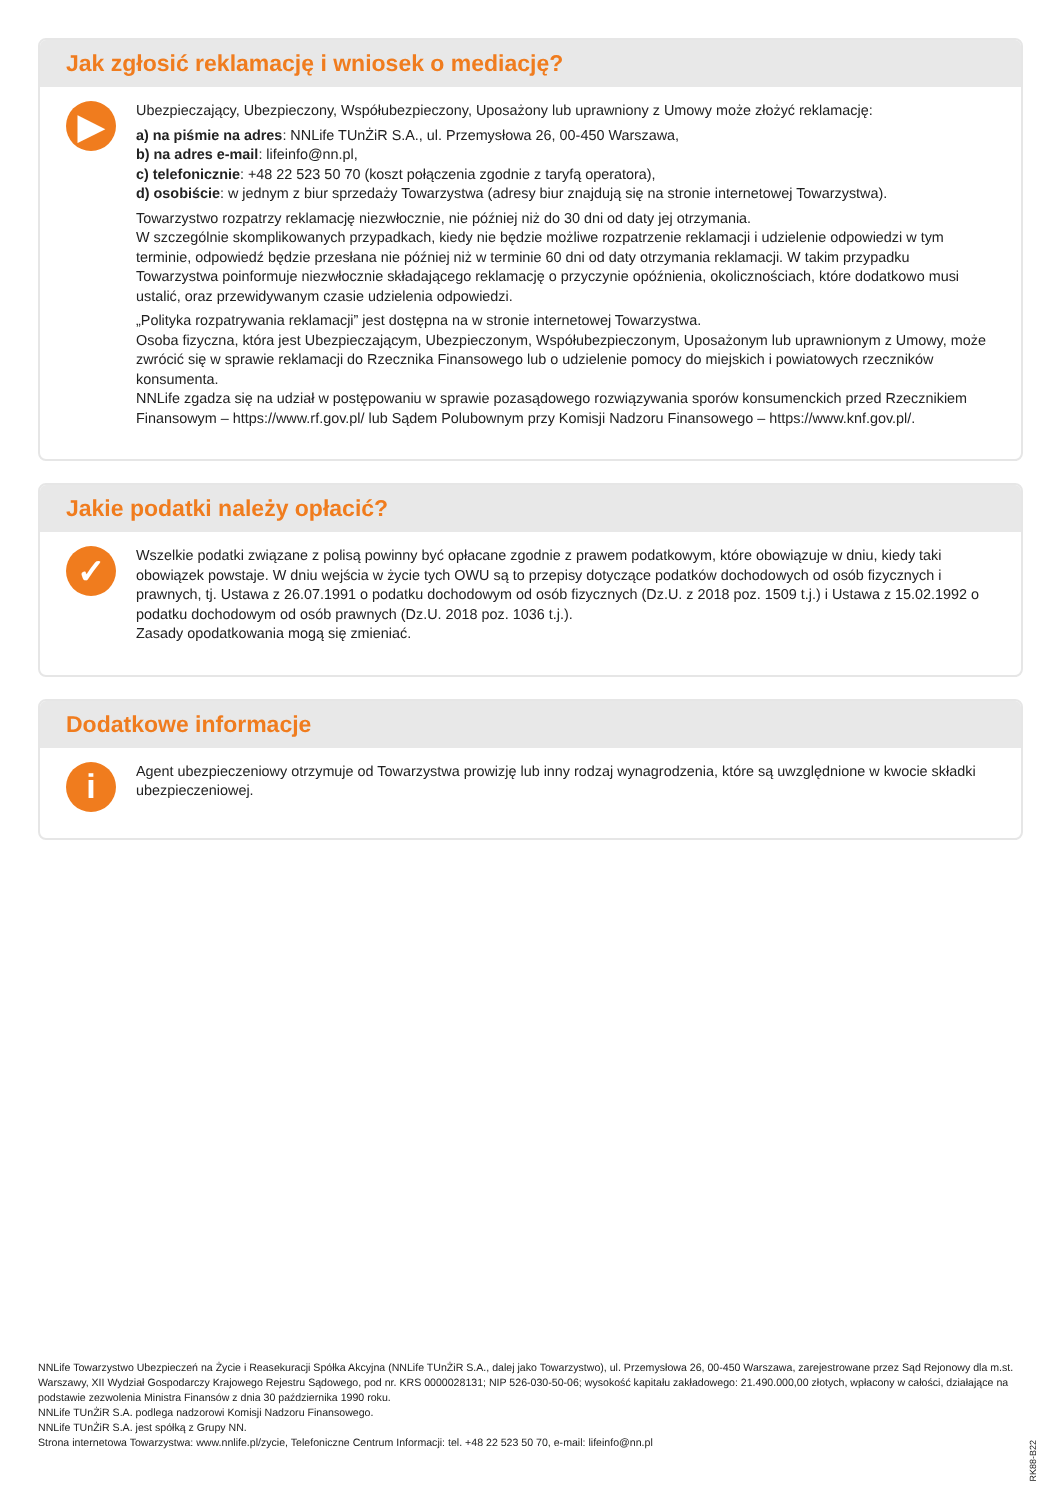Jak zgłosić reklamację i wniosek o mediację?
▶
Ubezpieczający, Ubezpieczony, Współubezpieczony, Uposażony lub uprawniony z Umowy może złożyć reklamację:
a) na piśmie na adres: NNLife TUnŻiR S.A., ul. Przemysłowa 26, 00-450 Warszawa,
b) na adres e-mail: lifeinfo@nn.pl,
c) telefonicznie: +48 22 523 50 70 (koszt połączenia zgodnie z taryfą operatora),
d) osobiście: w jednym z biur sprzedaży Towarzystwa (adresy biur znajdują się na stronie internetowej Towarzystwa).
Towarzystwo rozpatrzy reklamację niezwłocznie, nie później niż do 30 dni od daty jej otrzymania.
W szczególnie skomplikowanych przypadkach, kiedy nie będzie możliwe rozpatrzenie reklamacji i udzielenie odpowiedzi w tym terminie, odpowiedź będzie przesłana nie później niż w terminie 60 dni od daty otrzymania reklamacji. W takim przypadku Towarzystwa poinformuje niezwłocznie składającego reklamację o przyczynie opóźnienia, okolicznościach, które dodatkowo musi ustalić, oraz przewidywanym czasie udzielenia odpowiedzi.
„Polityka rozpatrywania reklamacji” jest dostępna na w stronie internetowej Towarzystwa.
Osoba fizyczna, która jest Ubezpieczającym, Ubezpieczonym, Współubezpieczonym, Uposażonym lub uprawnionym z Umowy, może zwrócić się w sprawie reklamacji do Rzecznika Finansowego lub o udzielenie pomocy do miejskich i powiatowych rzeczników konsumenta.
NNLife zgadza się na udział w postępowaniu w sprawie pozasądowego rozwiązywania sporów konsumenckich przed Rzecznikiem Finansowym – https://www.rf.gov.pl/ lub Sądem Polubownym przy Komisji Nadzoru Finansowego – https://www.knf.gov.pl/.
Jakie podatki należy opłacić?
✓
Wszelkie podatki związane z polisą powinny być opłacane zgodnie z prawem podatkowym, które obowiązuje w dniu, kiedy taki obowiązek powstaje. W dniu wejścia w życie tych OWU są to przepisy dotyczące podatków dochodowych od osób fizycznych i prawnych, tj. Ustawa z 26.07.1991 o podatku dochodowym od osób fizycznych (Dz.U. z 2018 poz. 1509 t.j.) i Ustawa z 15.02.1992 o podatku dochodowym od osób prawnych (Dz.U. 2018 poz. 1036 t.j.).
Zasady opodatkowania mogą się zmieniać.
Dodatkowe informacje
i
Agent ubezpieczeniowy otrzymuje od Towarzystwa prowizję lub inny rodzaj wynagrodzenia, które są uwzględnione w kwocie składki ubezpieczeniowej.
NNLife Towarzystwo Ubezpieczeń na Życie i Reasekuracji Spółka Akcyjna (NNLife TUnŻiR S.A., dalej jako Towarzystwo), ul. Przemysłowa 26, 00-450 Warszawa, zarejestrowane przez Sąd Rejonowy dla m.st. Warszawy, XII Wydział Gospodarczy Krajowego Rejestru Sądowego, pod nr. KRS 0000028131; NIP 526-030-50-06; wysokość kapitału zakładowego: 21.490.000,00 złotych, wpłacony w całości, działające na podstawie zezwolenia Ministra Finansów z dnia 30 października 1990 roku.
NNLife TUnŻiR S.A. podlega nadzorowi Komisji Nadzoru Finansowego.
NNLife TUnŻiR S.A. jest spółką z Grupy NN.
Strona internetowa Towarzystwa: www.nnlife.pl/zycie, Telefoniczne Centrum Informacji: tel. +48 22 523 50 70, e-mail: lifeinfo@nn.pl
RK88-B22